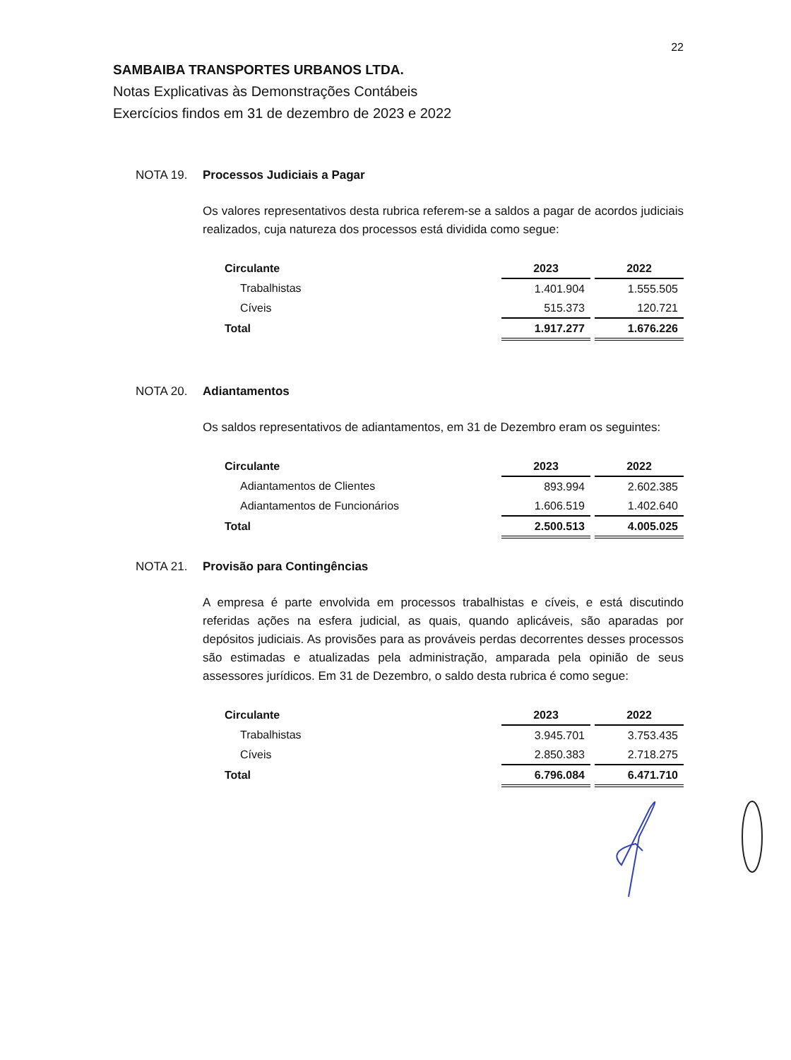22
SAMBAIBA TRANSPORTES URBANOS LTDA.
Notas Explicativas às Demonstrações Contábeis
Exercícios findos em 31 de dezembro de 2023 e 2022
NOTA 19. Processos Judiciais a Pagar
Os valores representativos desta rubrica referem-se a saldos a pagar de acordos judiciais realizados, cuja natureza dos processos está dividida como segue:
| Circulante | 2023 | | 2022 |
| Trabalhistas | 1.401.904 | | 1.555.505 |
| Cíveis | 515.373 | | 120.721 |
| Total | 1.917.277 | | 1.676.226 |
NOTA 20. Adiantamentos
Os saldos representativos de adiantamentos, em 31 de Dezembro eram os seguintes:
| Circulante | 2023 | | 2022 |
| Adiantamentos de Clientes | 893.994 | | 2.602.385 |
| Adiantamentos de Funcionários | 1.606.519 | | 1.402.640 |
| Total | 2.500.513 | | 4.005.025 |
NOTA 21. Provisão para Contingências
A empresa é parte envolvida em processos trabalhistas e cíveis, e está discutindo referidas ações na esfera judicial, as quais, quando aplicáveis, são aparadas por depósitos judiciais. As provisões para as prováveis perdas decorrentes desses processos são estimadas e atualizadas pela administração, amparada pela opinião de seus assessores jurídicos. Em 31 de Dezembro, o saldo desta rubrica é como segue:
| Circulante | 2023 | | 2022 |
| Trabalhistas | 3.945.701 | | 3.753.435 |
| Cíveis | 2.850.383 | | 2.718.275 |
| Total | 6.796.084 | | 6.471.710 |